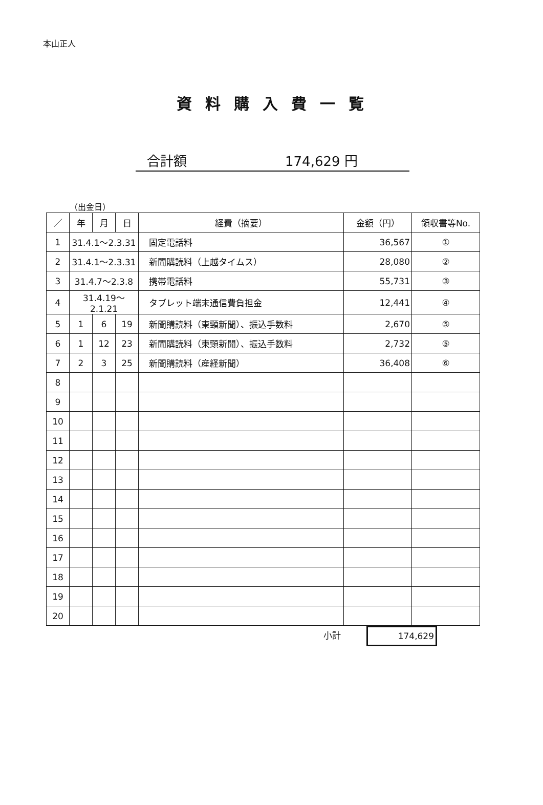本山正人
資料購入費一覧
合計額 174,629 円
（出金日）
| ／ | 年 | 月 | 日 | 経費（摘要） | 金額（円） | 領収書等No. |
| --- | --- | --- | --- | --- | --- | --- |
| 1 | 31.4.1～2.3.31 | | | 固定電話料 | 36,567 | ① |
| 2 | 31.4.1～2.3.31 | | | 新聞購読料（上越タイムス） | 28,080 | ② |
| 3 | 31.4.7～2.3.8 | | | 携帯電話料 | 55,731 | ③ |
| 4 | 31.4.19～2.1.21 | | | タブレット端末通信費負担金 | 12,441 | ④ |
| 5 | 1 | 6 | 19 | 新聞購読料（東頸新聞）、振込手数料 | 2,670 | ⑤ |
| 6 | 1 | 12 | 23 | 新聞購読料（東頸新聞）、振込手数料 | 2,732 | ⑤ |
| 7 | 2 | 3 | 25 | 新聞購読料（産経新聞） | 36,408 | ⑥ |
| 8 | | | | | | |
| 9 | | | | | | |
| 10 | | | | | | |
| 11 | | | | | | |
| 12 | | | | | | |
| 13 | | | | | | |
| 14 | | | | | | |
| 15 | | | | | | |
| 16 | | | | | | |
| 17 | | | | | | |
| 18 | | | | | | |
| 19 | | | | | | |
| 20 | | | | | | |
小計
174,629